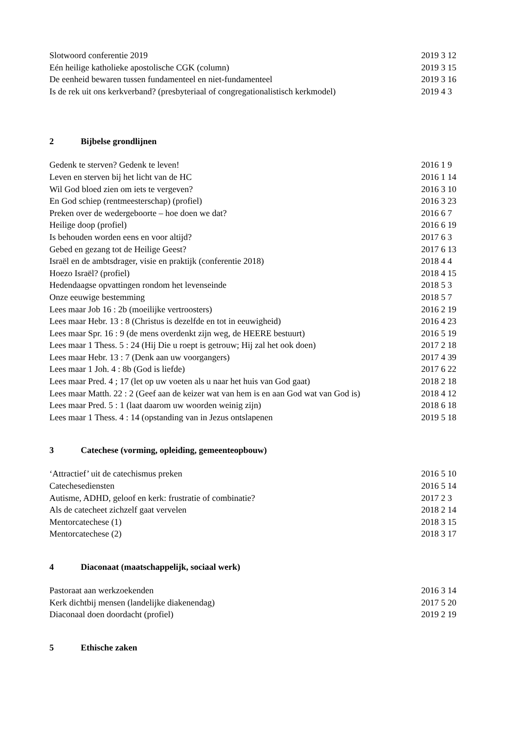Slotwoord conferentie 2019 2019 3 12
Eén heilige katholieke apostolische CGK (column) 2019 3 15
De eenheid bewaren tussen fundamenteel en niet-fundamenteel 2019 3 16
Is de rek uit ons kerkverband? (presbyteriaal of congregationalistisch kerkmodel) 2019 4 3
2 Bijbelse grondlijnen
Gedenk te sterven? Gedenk te leven! 2016 1 9
Leven en sterven bij het licht van de HC 2016 1 14
Wil God bloed zien om iets te vergeven? 2016 3 10
En God schiep (rentmeesterschap) (profiel) 2016 3 23
Preken over de wedergeboorte – hoe doen we dat? 2016 6 7
Heilige doop (profiel) 2016 6 19
Is behouden worden eens en voor altijd? 2017 6 3
Gebed en gezang tot de Heilige Geest? 2017 6 13
Israël en de ambtsdrager, visie en praktijk (conferentie 2018) 2018 4 4
Hoezo Israël? (profiel) 2018 4 15
Hedendaagse opvattingen rondom het levenseinde 2018 5 3
Onze eeuwige bestemming 2018 5 7
Lees maar Job 16 : 2b (moeilijke vertroosters) 2016 2 19
Lees maar Hebr. 13 : 8 (Christus is dezelfde en tot in eeuwigheid) 2016 4 23
Lees maar Spr. 16 : 9 (de mens overdenkt zijn weg, de HEERE bestuurt) 2016 5 19
Lees maar 1 Thess. 5 : 24 (Hij Die u roept is getrouw; Hij zal het ook doen) 2017 2 18
Lees maar Hebr. 13 : 7 (Denk aan uw voorgangers) 2017 4 39
Lees maar 1 Joh. 4 : 8b (God is liefde) 2017 6 22
Lees maar Pred. 4 ; 17 (let op uw voeten als u naar het huis van God gaat) 2018 2 18
Lees maar Matth. 22 : 2 (Geef aan de keizer wat van hem is en aan God wat van God is) 2018 4 12
Lees maar Pred. 5 : 1 (laat daarom uw woorden weinig zijn) 2018 6 18
Lees maar 1 Thess. 4 : 14 (opstanding van in Jezus ontslapenen 2019 5 18
3 Catechese (vorming, opleiding, gemeenteopbouw)
‘Attractief’ uit de catechismus preken 2016 5 10
Catechesediensten 2016 5 14
Autisme, ADHD, geloof en kerk: frustratie of combinatie? 2017 2 3
Als de catecheet zichzelf gaat vervelen 2018 2 14
Mentorcatechese (1) 2018 3 15
Mentorcatechese (2) 2018 3 17
4 Diaconaat (maatschappelijk, sociaal werk)
Pastoraat aan werkzoekenden 2016 3 14
Kerk dichtbij mensen (landelijke diakenendag) 2017 5 20
Diaconaal doen doordacht (profiel) 2019 2 19
5 Ethische zaken